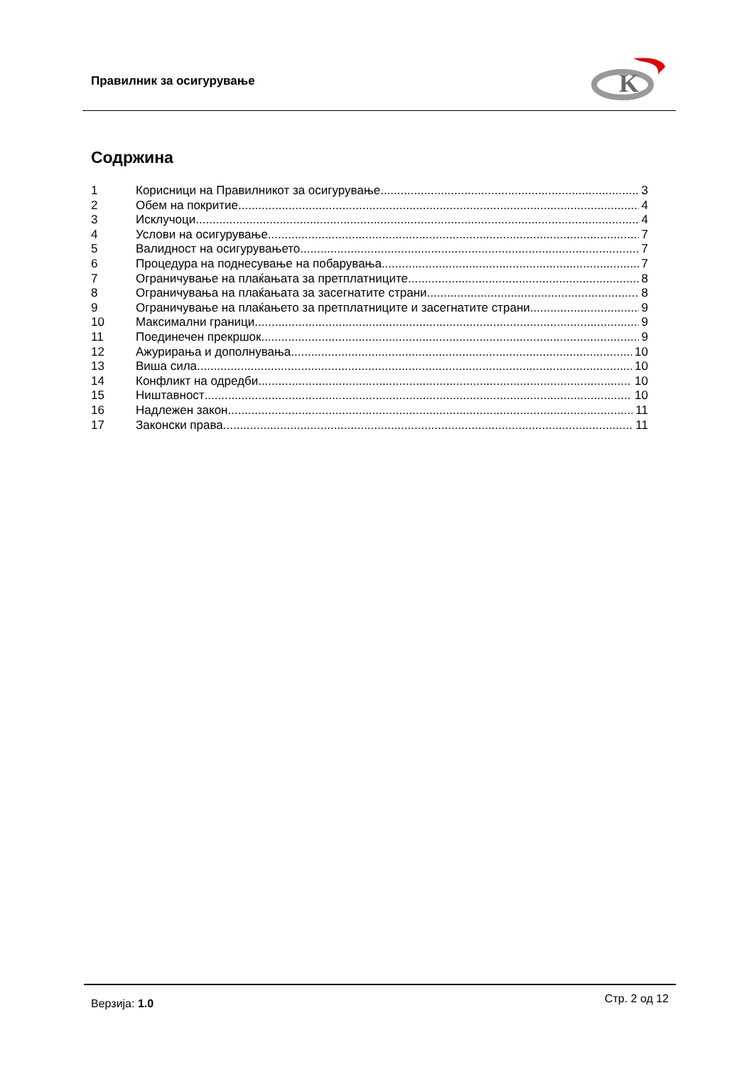Правилник за осигурување
K
Содржина
1 Корисници на Правилникот за осигурување 3
2 Обем на покритие 4
3 Исклучоци 4
4 Услови на осигурување 7
5 Валидност на осигурувањето 7
6 Процедура на поднесување на побарувања 7
7 Ограничување на плаќањата за претплатниците 8
8 Ограничувања на плаќањата за засегнатите страни 8
9 Ограничување на плаќањето за претплатниците и засегнатите страни 9
10 Максимални граници 9
11 Поединечен прекршок 9
12 Ажурирања и дополнувања 10
13 Виша сила 10
14 Конфликт на одредби 10
15 Ништавност 10
16 Надлежен закон 11
17 Законски права 11
Верзија: 1.0 Стр. 2 од 12